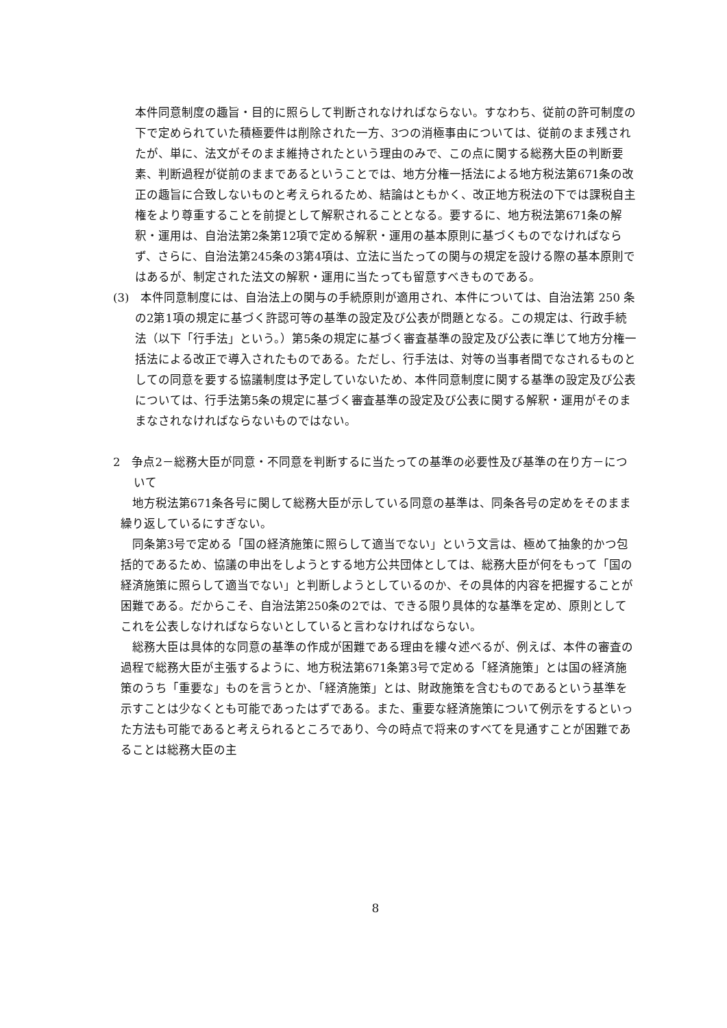本件同意制度の趣旨・目的に照らして判断されなければならない。すなわち、従前の許可制度の下で定められていた積極要件は削除された一方、3つの消極事由については、従前のまま残されたが、単に、法文がそのまま維持されたという理由のみで、この点に関する総務大臣の判断要素、判断過程が従前のままであるということでは、地方分権一括法による地方税法第671条の改正の趣旨に合致しないものと考えられるため、結論はともかく、改正地方税法の下では課税自主権をより尊重することを前提として解釈されることとなる。要するに、地方税法第671条の解釈・運用は、自治法第2条第12項で定める解釈・運用の基本原則に基づくものでなければならず、さらに、自治法第245条の3第4項は、立法に当たっての関与の規定を設ける際の基本原則ではあるが、制定された法文の解釈・運用に当たっても留意すべきものである。
(3)　本件同意制度には、自治法上の関与の手続原則が適用され、本件については、自治法第 250 条の2第1項の規定に基づく許認可等の基準の設定及び公表が問題となる。この規定は、行政手続法（以下「行手法」という。）第5条の規定に基づく審査基準の設定及び公表に準じて地方分権一括法による改正で導入されたものである。ただし、行手法は、対等の当事者間でなされるものとしての同意を要する協議制度は予定していないため、本件同意制度に関する基準の設定及び公表については、行手法第5条の規定に基づく審査基準の設定及び公表に関する解釈・運用がそのままなされなければならないものではない。
2　争点2－総務大臣が同意・不同意を判断するに当たっての基準の必要性及び基準の在り方－について
地方税法第671条各号に関して総務大臣が示している同意の基準は、同条各号の定めをそのまま繰り返しているにすぎない。
同条第3号で定める「国の経済施策に照らして適当でない」という文言は、極めて抽象的かつ包括的であるため、協議の申出をしようとする地方公共団体としては、総務大臣が何をもって「国の経済施策に照らして適当でない」と判断しようとしているのか、その具体的内容を把握することが困難である。だからこそ、自治法第250条の2では、できる限り具体的な基準を定め、原則としてこれを公表しなければならないとしていると言わなければならない。
総務大臣は具体的な同意の基準の作成が困難である理由を縷々述べるが、例えば、本件の審査の過程で総務大臣が主張するように、地方税法第671条第3号で定める「経済施策」とは国の経済施策のうち「重要な」ものを言うとか、「経済施策」とは、財政施策を含むものであるという基準を示すことは少なくとも可能であったはずである。また、重要な経済施策について例示をするといった方法も可能であると考えられるところであり、今の時点で将来のすべてを見通すことが困難であることは総務大臣の主
8